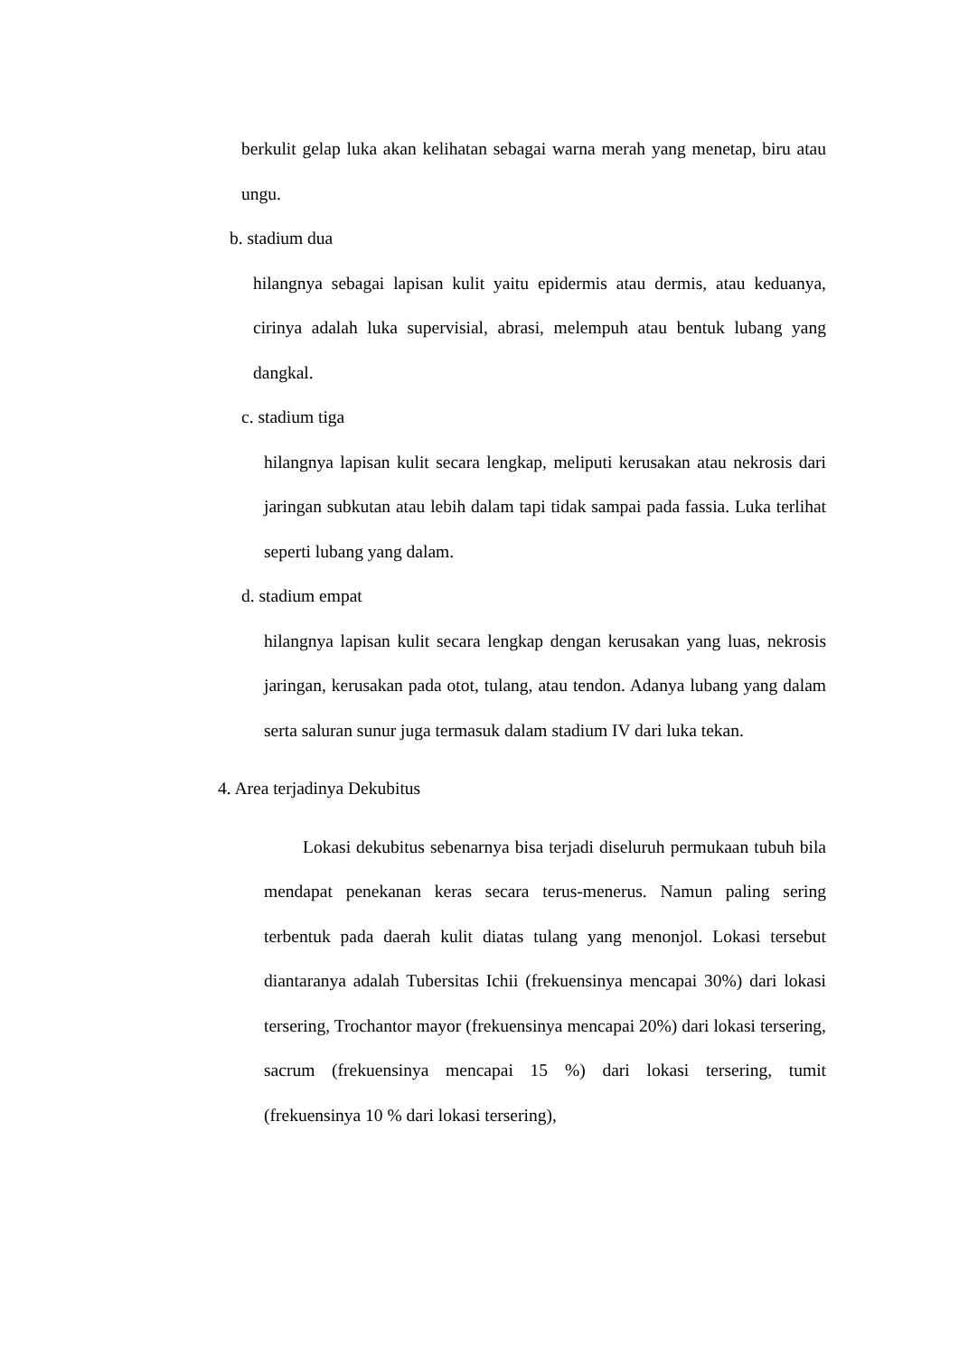berkulit gelap luka akan kelihatan sebagai warna merah yang menetap, biru atau ungu.
b. stadium dua
hilangnya sebagai lapisan kulit yaitu epidermis atau dermis, atau keduanya, cirinya adalah luka supervisial, abrasi, melempuh atau bentuk lubang yang dangkal.
c. stadium tiga
hilangnya lapisan kulit secara lengkap, meliputi kerusakan atau nekrosis dari jaringan subkutan atau lebih dalam tapi tidak sampai pada fassia. Luka terlihat seperti lubang yang dalam.
d. stadium empat
hilangnya lapisan kulit secara lengkap dengan kerusakan yang luas, nekrosis jaringan, kerusakan pada otot, tulang, atau tendon. Adanya lubang yang dalam serta saluran sunur juga termasuk dalam stadium IV dari luka tekan.
4. Area terjadinya Dekubitus
Lokasi dekubitus sebenarnya bisa terjadi diseluruh permukaan tubuh bila mendapat penekanan keras secara terus-menerus. Namun paling sering terbentuk pada daerah kulit diatas tulang yang menonjol. Lokasi tersebut diantaranya adalah Tubersitas Ichii (frekuensinya mencapai 30%) dari lokasi tersering, Trochantor mayor (frekuensinya mencapai 20%) dari lokasi tersering, sacrum (frekuensinya mencapai 15 %) dari lokasi tersering, tumit (frekuensinya 10 % dari lokasi tersering),